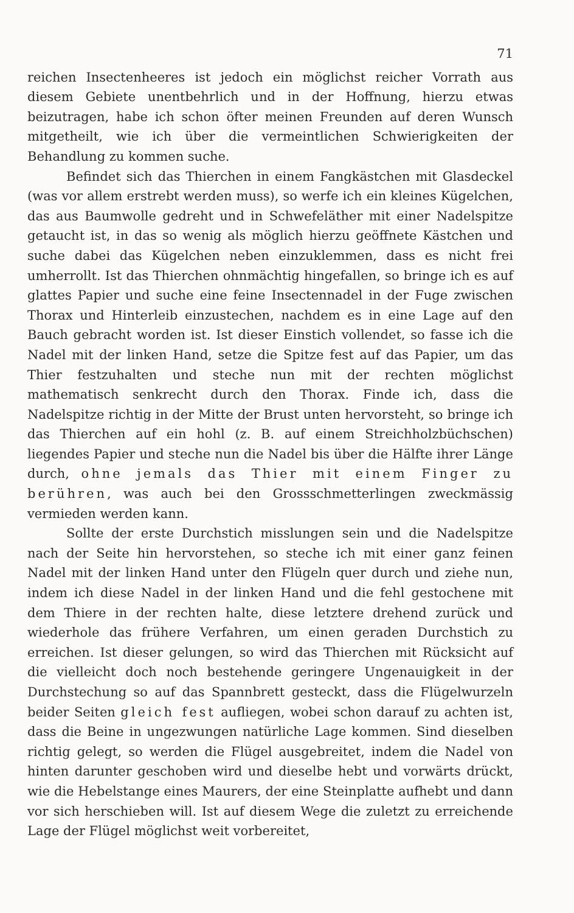71
reichen Insectenheeres ist jedoch ein möglichst reicher Vorrath aus diesem Gebiete unentbehrlich und in der Hoffnung, hierzu etwas beizutragen, habe ich schon öfter meinen Freunden auf deren Wunsch mitgetheilt, wie ich über die vermeintlichen Schwierigkeiten der Behandlung zu kommen suche.
Befindet sich das Thierchen in einem Fangkästchen mit Glasdeckel (was vor allem erstrebt werden muss), so werfe ich ein kleines Kügelchen, das aus Baumwolle gedreht und in Schwefeläther mit einer Nadelspitze getaucht ist, in das so wenig als möglich hierzu geöffnete Kästchen und suche dabei das Kügelchen neben einzuklemmen, dass es nicht frei umherrollt. Ist das Thierchen ohnmächtig hingefallen, so bringe ich es auf glattes Papier und suche eine feine Insectennadel in der Fuge zwischen Thorax und Hinterleib einzustechen, nachdem es in eine Lage auf den Bauch gebracht worden ist. Ist dieser Einstich vollendet, so fasse ich die Nadel mit der linken Hand, setze die Spitze fest auf das Papier, um das Thier festzuhalten und steche nun mit der rechten möglichst mathematisch senkrecht durch den Thorax. Finde ich, dass die Nadelspitze richtig in der Mitte der Brust unten hervorsteht, so bringe ich das Thierchen auf ein hohl (z. B. auf einem Streichholzbüchschen) liegendes Papier und steche nun die Nadel bis über die Hälfte ihrer Länge durch, ohne jemals das Thier mit einem Finger zu berühren, was auch bei den Grossschmetterlingen zweckmässig vermieden werden kann.
Sollte der erste Durchstich misslungen sein und die Nadelspitze nach der Seite hin hervorstehen, so steche ich mit einer ganz feinen Nadel mit der linken Hand unter den Flügeln quer durch und ziehe nun, indem ich diese Nadel in der linken Hand und die fehl gestochene mit dem Thiere in der rechten halte, diese letztere drehend zurück und wiederhole das frühere Verfahren, um einen geraden Durchstich zu erreichen. Ist dieser gelungen, so wird das Thierchen mit Rücksicht auf die vielleicht doch noch bestehende geringere Ungenauigkeit in der Durchstechung so auf das Spannbrett gesteckt, dass die Flügelwurzeln beider Seiten gleich fest aufliegen, wobei schon darauf zu achten ist, dass die Beine in ungezwungen natürliche Lage kommen. Sind dieselben richtig gelegt, so werden die Flügel ausgebreitet, indem die Nadel von hinten darunter geschoben wird und dieselbe hebt und vorwärts drückt, wie die Hebelstange eines Maurers, der eine Steinplatte aufhebt und dann vor sich herschieben will. Ist auf diesem Wege die zuletzt zu erreichende Lage der Flügel möglichst weit vorbereitet,